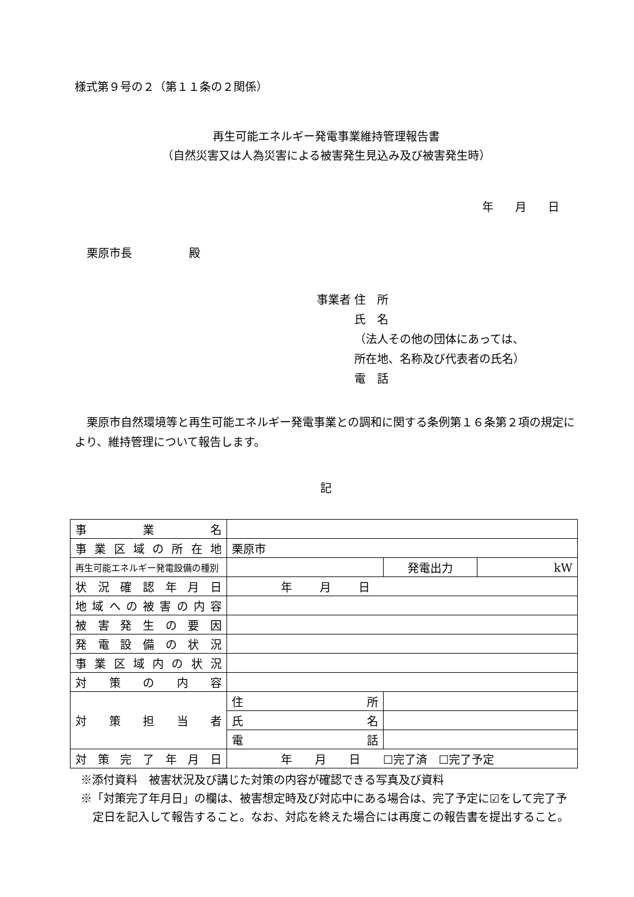様式第９号の２（第１１条の２関係）
再生可能エネルギー発電事業維持管理報告書
（自然災害又は人為災害による被害発生見込み及び被害発生時）
年 月 日
栗原市長　　　　　殿
事業者 住　所
　　　 氏　名
　　　 （法人その他の団体にあっては、
　　　 所在地、名称及び代表者の氏名）
　　　 電　話
栗原市自然環境等と再生可能エネルギー発電事業との調和に関する条例第１６条第２項の規定により、維持管理について報告します。
記
| 事 業 名 | | | | |
| 事業区域の所在地 | 栗原市 | | | |
| 再生可能エネルギー発電設備の種別 | | | 発電出力 | kW |
| 状況確認年月日 | 年 月 日 | | | |
| 地域への被害の内容 | | | | |
| 被害発生の要因 | | | | |
| 発電設備の状況 | | | | |
| 事業区域内の状況 | | | | |
| 対策の内容 | | | | |
| 対策担当者 | 住 所 | | | |
| | 氏 名 | | | |
| | 電 話 | | | |
| 対策完了年月日 | 年 月 日 ☐完了済 ☐完了予定 | | | |
※添付資料　被害状況及び講じた対策の内容が確認できる写真及び資料
※「対策完了年月日」の欄は、被害想定時及び対応中にある場合は、完了予定に☑をして完了予定日を記入して報告すること。なお、対応を終えた場合には再度この報告書を提出すること。